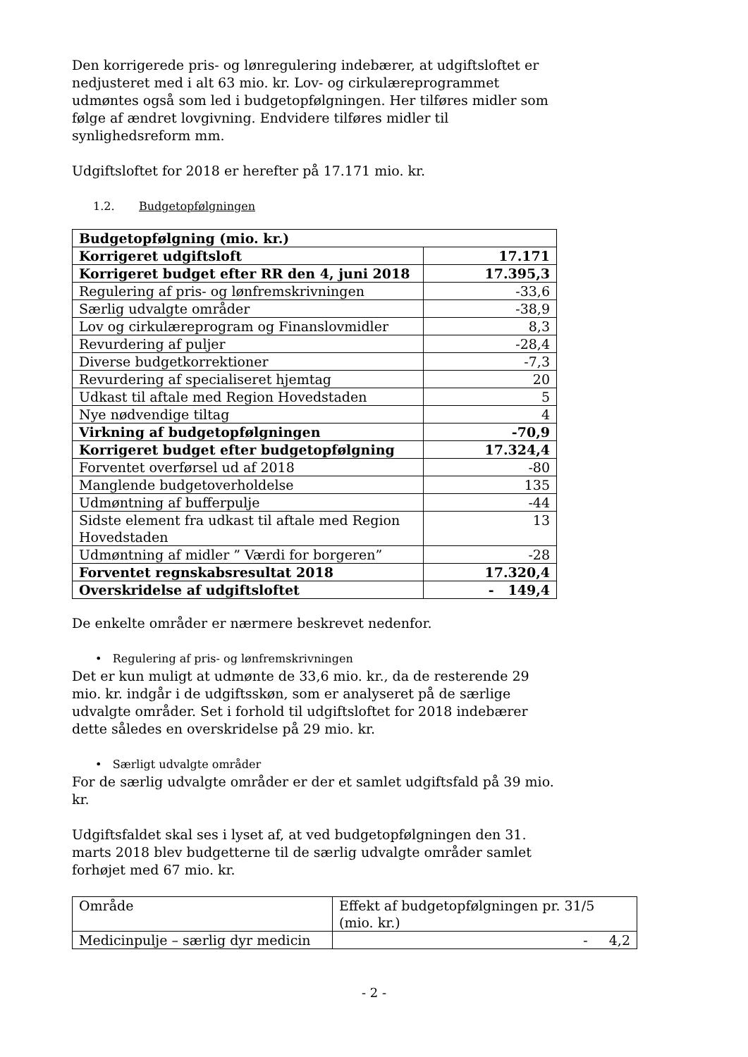Den korrigerede pris- og lønregulering indebærer, at udgiftsloftet er nedjusteret med i alt 63 mio. kr. Lov- og cirkulæreprogrammet udmøntes også som led i budgetopfølgningen. Her tilføres midler som følge af ændret lovgivning. Endvidere tilføres midler til synlighedsreform mm.
Udgiftsloftet for 2018 er herefter på 17.171 mio. kr.
1.2. Budgetopfølgningen
| Budgetopfølgning (mio. kr.) | |
| Korrigeret udgiftsloft | 17.171 |
| Korrigeret budget efter RR den 4, juni 2018 | 17.395,3 |
| Regulering af pris- og lønfremskrivningen | -33,6 |
| Særlig udvalgte områder | -38,9 |
| Lov og cirkulæreprogram og Finanslovmidler | 8,3 |
| Revurdering af puljer | -28,4 |
| Diverse budgetkorrektioner | -7,3 |
| Revurdering af specialiseret hjemtag | 20 |
| Udkast til aftale med Region Hovedstaden | 5 |
| Nye nødvendige tiltag | 4 |
| Virkning af budgetopfølgningen | -70,9 |
| Korrigeret budget efter budgetopfølgning | 17.324,4 |
| Forventet overførsel ud af 2018 | -80 |
| Manglende budgetoverholdelse | 135 |
| Udmøntning af bufferpulje | -44 |
| Sidste element fra udkast til aftale med Region Hovedstaden | 13 |
| Udmøntning af midler ” Værdi for borgeren” | -28 |
| Forventet regnskabsresultat 2018 | 17.320,4 |
| Overskridelse af udgiftsloftet | - 149,4 |
De enkelte områder er nærmere beskrevet nedenfor.
• Regulering af pris- og lønfremskrivningen
Det er kun muligt at udmønte de 33,6 mio. kr., da de resterende 29 mio. kr. indgår i de udgiftsskøn, som er analyseret på de særlige udvalgte områder. Set i forhold til udgiftsloftet for 2018 indebærer dette således en overskridelse på 29 mio. kr.
• Særligt udvalgte områder
For de særlig udvalgte områder er der et samlet udgiftsfald på 39 mio. kr.
Udgiftsfaldet skal ses i lyset af, at ved budgetopfølgningen den 31. marts 2018 blev budgetterne til de særlig udvalgte områder samlet forhøjet med 67 mio. kr.
| Område | Effekt af budgetopfølgningen pr. 31/5 (mio. kr.) |
| Medicinpulje – særlig dyr medicin | - 4,2 |
- 2 -